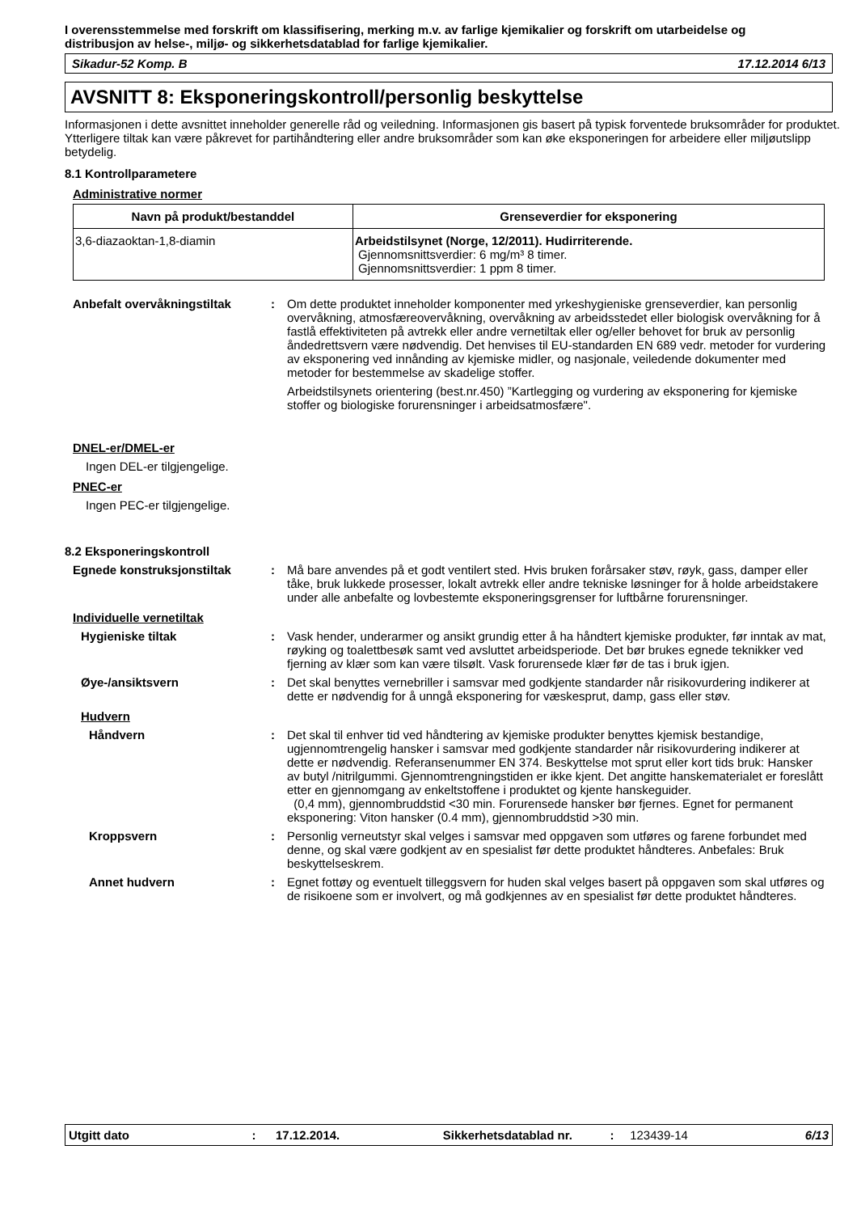I overensstemmelse med forskrift om klassifisering, merking m.v. av farlige kjemikalier og forskrift om utarbeidelse og distribusjon av helse-, miljø- og sikkerhetsdatablad for farlige kjemikalier.
Sikadur-52 Komp. B 17.12.2014 6/13
AVSNITT 8: Eksponeringskontroll/personlig beskyttelse
Informasjonen i dette avsnittet inneholder generelle råd og veiledning. Informasjonen gis basert på typisk forventede bruksområder for produktet. Ytterligere tiltak kan være påkrevet for partihåndtering eller andre bruksområder som kan øke eksponeringen for arbeidere eller miljøutslipp betydelig.
8.1 Kontrollparametere
Administrative normer
| Navn på produkt/bestanddel | Grenseverdier for eksponering |
| --- | --- |
| 3,6-diazaoktan-1,8-diamin | Arbeidstilsynet (Norge, 12/2011). Hudirriterende. Gjennomsnittsverdier: 6 mg/m³ 8 timer. Gjennomsnittsverdier: 1 ppm 8 timer. |
Anbefalt overvåkningstiltak : Om dette produktet inneholder komponenter med yrkeshygieniske grenseverdier, kan personlig overvåkning, atmosfæreovervåkning, overvåkning av arbeidsstedet eller biologisk overvåkning for å fastlå effektiviteten på avtrekk eller andre vernetiltak eller og/eller behovet for bruk av personlig åndedrettsvern være nødvendig. Det henvises til EU-standarden EN 689 vedr. metoder for vurdering av eksponering ved innånding av kjemiske midler, og nasjonale, veiledende dokumenter med metoder for bestemmelse av skadelige stoffer.
Arbeidstilsynets orientering (best.nr.450) ”Kartlegging og vurdering av eksponering for kjemiske stoffer og biologiske forurensninger i arbeidsatmosfære".
DNEL-er/DMEL-er
Ingen DEL-er tilgjengelige.
PNEC-er
Ingen PEC-er tilgjengelige.
8.2 Eksponeringskontroll
Egnede konstruksjonstiltak : Må bare anvendes på et godt ventilert sted. Hvis bruken forårsaker støv, røyk, gass, damper eller tåke, bruk lukkede prosesser, lokalt avtrekk eller andre tekniske løsninger for å holde arbeidstakere under alle anbefalte og lovbestemte eksponeringsgrenser for luftbårne forurensninger.
Individuelle vernetiltak
Hygieniske tiltak : Vask hender, underarmer og ansikt grundig etter å ha håndtert kjemiske produkter, før inntak av mat, røyking og toalettbesøk samt ved avsluttet arbeidsperiode. Det bør brukes egnede teknikker ved fjerning av klær som kan være tilsølt. Vask forurensede klær før de tas i bruk igjen.
Øye-/ansiktsvern : Det skal benyttes vernebriller i samsvar med godkjente standarder når risikovurdering indikerer at dette er nødvendig for å unngå eksponering for væskesprut, damp, gass eller støv.
Hudvern
Håndvern : Det skal til enhver tid ved håndtering av kjemiske produkter benyttes kjemisk bestandige, ugjennomtrengelig hansker i samsvar med godkjente standarder når risikovurdering indikerer at dette er nødvendig. Referansenummer EN 374. Beskyttelse mot sprut eller kort tids bruk: Hansker av butyl /nitrilgummi. Gjennomtrengningstiden er ikke kjent. Det angitte hanskematerialet er foreslått etter en gjennomgang av enkeltstoffene i produktet og kjente hanskeguider.
(0,4 mm), gjennombruddstid <30 min. Forurensede hansker bør fjernes. Egnet for permanent eksponering: Viton hansker (0.4 mm), gjennombruddstid >30 min.
Kroppsvern : Personlig verneutstyr skal velges i samsvar med oppgaven som utføres og farene forbundet med denne, og skal være godkjent av en spesialist før dette produktet håndteres. Anbefales: Bruk beskyttelseskrem.
Annet hudvern : Egnet fottøy og eventuelt tilleggsvern for huden skal velges basert på oppgaven som skal utføres og de risikoene som er involvert, og må godkjennes av en spesialist før dette produktet håndteres.
Utgitt dato: 17.12.2014. Sikkerhetsdatablad nr.: 123439-14 6/13